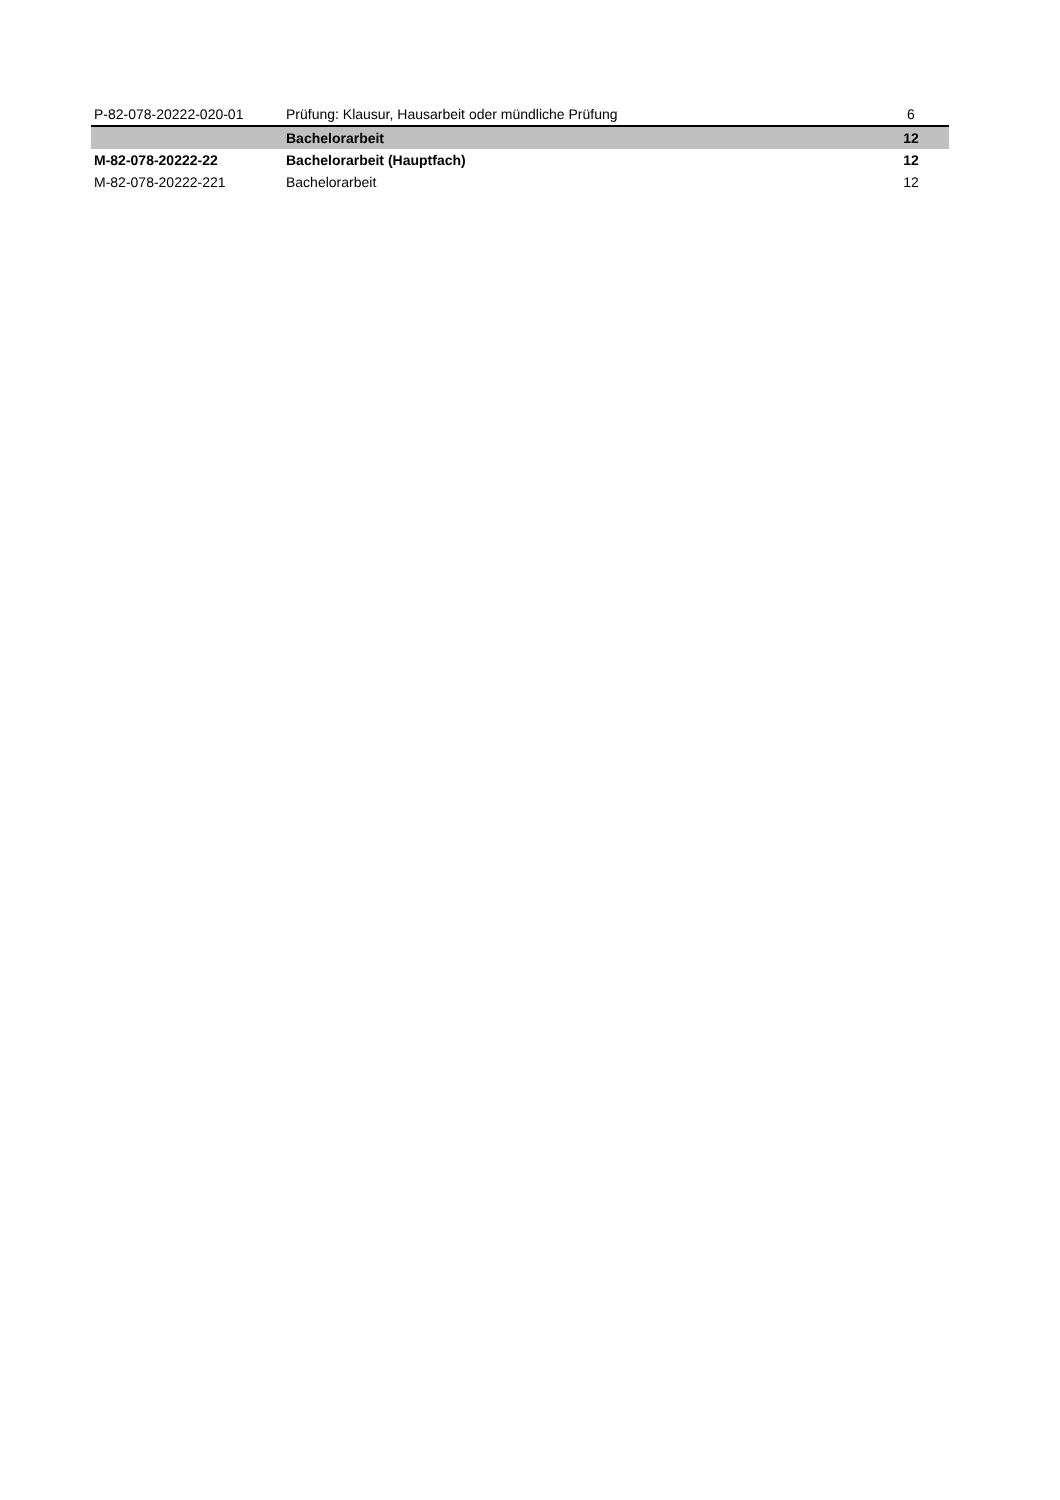| P-82-078-20222-020-01 | Prüfung: Klausur, Hausarbeit oder mündliche Prüfung | 6 |
| | Bachelorarbeit | 12 |
| M-82-078-20222-22 | Bachelorarbeit (Hauptfach) | 12 |
| M-82-078-20222-221 | Bachelorarbeit | 12 |